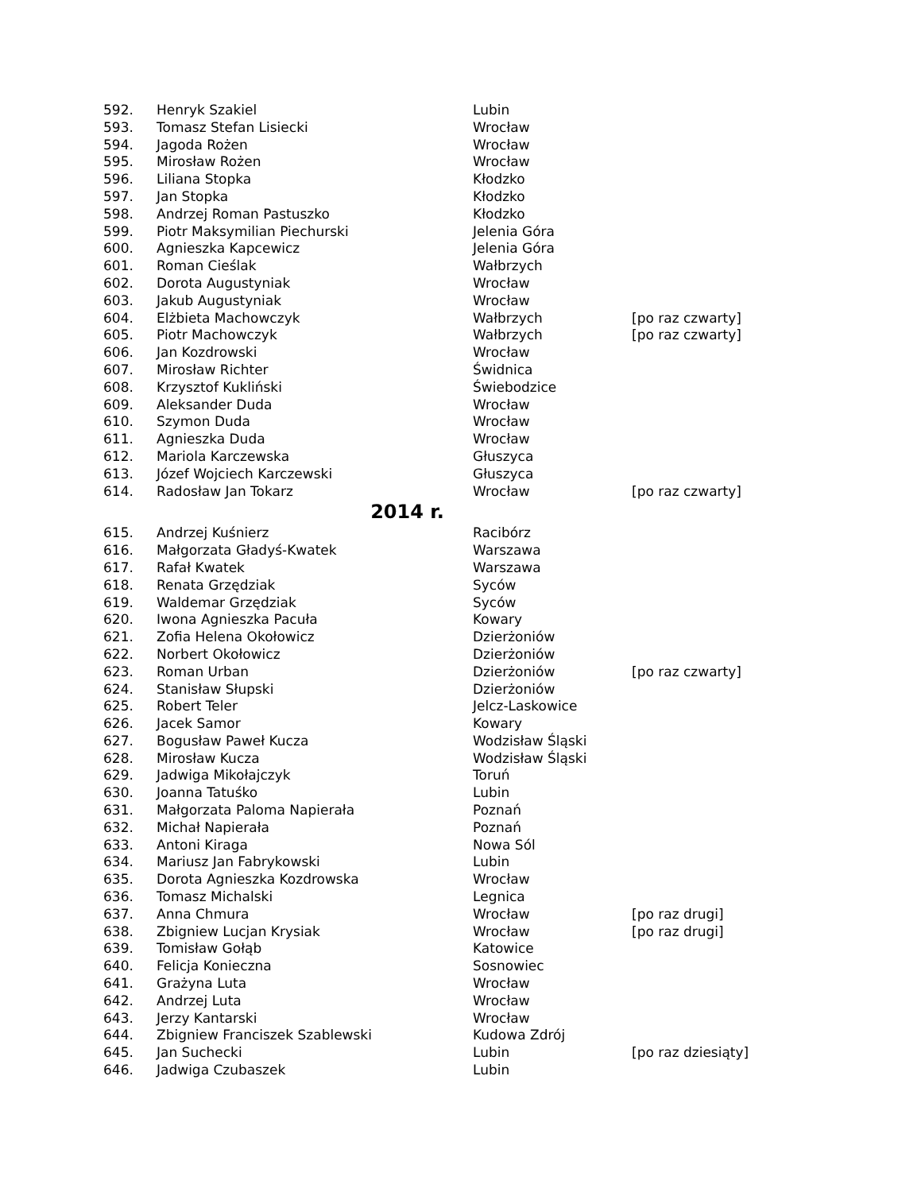| 592. | Henryk Szakiel | Lubin | |
| 593. | Tomasz Stefan Lisiecki | Wrocław | |
| 594. | Jagoda Rożen | Wrocław | |
| 595. | Mirosław Rożen | Wrocław | |
| 596. | Liliana Stopka | Kłodzko | |
| 597. | Jan Stopka | Kłodzko | |
| 598. | Andrzej Roman Pastuszko | Kłodzko | |
| 599. | Piotr Maksymilian Piechurski | Jelenia Góra | |
| 600. | Agnieszka Kapcewicz | Jelenia Góra | |
| 601. | Roman Cieślak | Wałbrzych | |
| 602. | Dorota Augustyniak | Wrocław | |
| 603. | Jakub Augustyniak | Wrocław | |
| 604. | Elżbieta Machowczyk | Wałbrzych | [po raz czwarty] |
| 605. | Piotr Machowczyk | Wałbrzych | [po raz czwarty] |
| 606. | Jan Kozdrowski | Wrocław | |
| 607. | Mirosław Richter | Świdnica | |
| 608. | Krzysztof Kukliński | Świebodzice | |
| 609. | Aleksander Duda | Wrocław | |
| 610. | Szymon Duda | Wrocław | |
| 611. | Agnieszka Duda | Wrocław | |
| 612. | Mariola Karczewska | Głuszyca | |
| 613. | Józef Wojciech Karczewski | Głuszyca | |
| 614. | Radosław Jan Tokarz | Wrocław | [po raz czwarty] |
| 2014 r. | | | |
| 615. | Andrzej Kuśnierz | Racibórz | |
| 616. | Małgorzata Gładyś-Kwatek | Warszawa | |
| 617. | Rafał Kwatek | Warszawa | |
| 618. | Renata Grzędziak | Syców | |
| 619. | Waldemar Grzędziak | Syców | |
| 620. | Iwona Agnieszka Pacuła | Kowary | |
| 621. | Zofia Helena Okołowicz | Dzierżoniów | |
| 622. | Norbert Okołowicz | Dzierżoniów | |
| 623. | Roman Urban | Dzierżoniów | [po raz czwarty] |
| 624. | Stanisław Słupski | Dzierżoniów | |
| 625. | Robert Teler | Jelcz-Laskowice | |
| 626. | Jacek Samor | Kowary | |
| 627. | Bogusław Paweł Kucza | Wodzisław Śląski | |
| 628. | Mirosław Kucza | Wodzisław Śląski | |
| 629. | Jadwiga Mikołajczyk | Toruń | |
| 630. | Joanna Tatuśko | Lubin | |
| 631. | Małgorzata Paloma Napierała | Poznań | |
| 632. | Michał Napierała | Poznań | |
| 633. | Antoni Kiraga | Nowa Sól | |
| 634. | Mariusz Jan Fabrykowski | Lubin | |
| 635. | Dorota Agnieszka Kozdrowska | Wrocław | |
| 636. | Tomasz Michalski | Legnica | |
| 637. | Anna Chmura | Wrocław | [po raz drugi] |
| 638. | Zbigniew Lucjan Krysiak | Wrocław | [po raz drugi] |
| 639. | Tomisław Gołąb | Katowice | |
| 640. | Felicja Konieczna | Sosnowiec | |
| 641. | Grażyna Luta | Wrocław | |
| 642. | Andrzej Luta | Wrocław | |
| 643. | Jerzy Kantarski | Wrocław | |
| 644. | Zbigniew Franciszek Szablewski | Kudowa Zdrój | |
| 645. | Jan Suchecki | Lubin | [po raz dziesiąty] |
| 646. | Jadwiga Czubaszek | Lubin | |